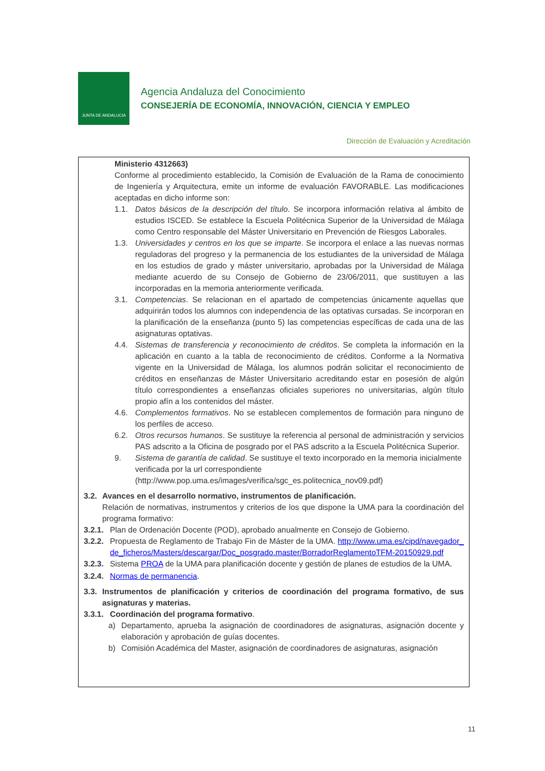JUNTA DE ANDALUCIA
Agencia Andaluza del Conocimiento
CONSEJERÍA DE ECONOMÍA, INNOVACIÓN, CIENCIA Y EMPLEO
Dirección de Evaluación y Acreditación
Ministerio 4312663)
Conforme al procedimiento establecido, la Comisión de Evaluación de la Rama de conocimiento de Ingeniería y Arquitectura, emite un informe de evaluación FAVORABLE. Las modificaciones aceptadas en dicho informe son:
1.1. Datos básicos de la descripción del título. Se incorpora información relativa al ámbito de estudios ISCED. Se establece la Escuela Politécnica Superior de la Universidad de Málaga como Centro responsable del Máster Universitario en Prevención de Riesgos Laborales.
1.3. Universidades y centros en los que se imparte. Se incorpora el enlace a las nuevas normas reguladoras del progreso y la permanencia de los estudiantes de la universidad de Málaga en los estudios de grado y máster universitario, aprobadas por la Universidad de Málaga mediante acuerdo de su Consejo de Gobierno de 23/06/2011, que sustituyen a las incorporadas en la memoria anteriormente verificada.
3.1. Competencias. Se relacionan en el apartado de competencias únicamente aquellas que adquirirán todos los alumnos con independencia de las optativas cursadas. Se incorporan en la planificación de la enseñanza (punto 5) las competencias específicas de cada una de las asignaturas optativas.
4.4. Sistemas de transferencia y reconocimiento de créditos. Se completa la información en la aplicación en cuanto a la tabla de reconocimiento de créditos. Conforme a la Normativa vigente en la Universidad de Málaga, los alumnos podrán solicitar el reconocimiento de créditos en enseñanzas de Máster Universitario acreditando estar en posesión de algún título correspondientes a enseñanzas oficiales superiores no universitarias, algún título propio afín a los contenidos del máster.
4.6. Complementos formativos. No se establecen complementos de formación para ninguno de los perfiles de acceso.
6.2. Otros recursos humanos. Se sustituye la referencia al personal de administración y servicios PAS adscrito a la Oficina de posgrado por el PAS adscrito a la Escuela Politécnica Superior.
9. Sistema de garantía de calidad. Se sustituye el texto incorporado en la memoria inicialmente verificada por la url correspondiente (http://www.pop.uma.es/images/verifica/sgc_es.politecnica_nov09.pdf)
3.2. Avances en el desarrollo normativo, instrumentos de planificación.
Relación de normativas, instrumentos y criterios de los que dispone la UMA para la coordinación del programa formativo:
3.2.1. Plan de Ordenación Docente (POD), aprobado anualmente en Consejo de Gobierno.
3.2.2. Propuesta de Reglamento de Trabajo Fin de Máster de la UMA. http://www.uma.es/cipd/navegador_de_ficheros/Masters/descargar/Doc_posgrado.master/BorradorReglamentoTFM-20150929.pdf
3.2.3. Sistema PROA de la UMA para planificación docente y gestión de planes de estudios de la UMA.
3.2.4. Normas de permanencia.
3.3. Instrumentos de planificación y criterios de coordinación del programa formativo, de sus asignaturas y materias.
3.3.1. Coordinación del programa formativo.
a) Departamento, aprueba la asignación de coordinadores de asignaturas, asignación docente y elaboración y aprobación de guías docentes.
b) Comisión Académica del Master, asignación de coordinadores de asignaturas, asignación
11